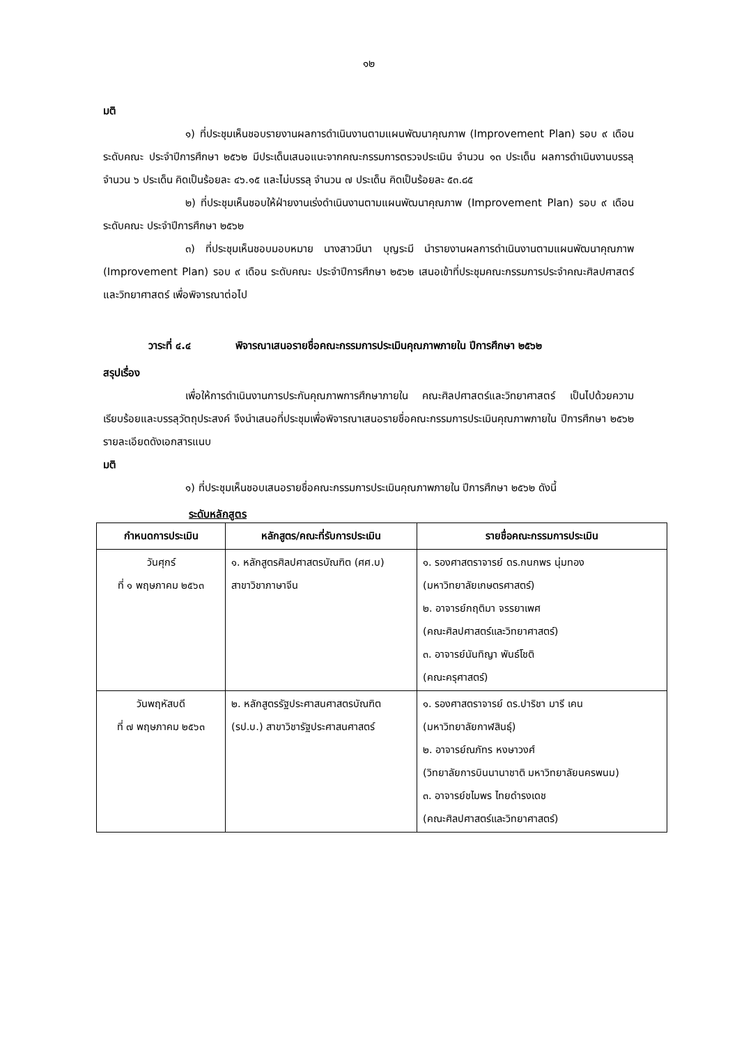๑๒
มติ
๑) ที่ประชุมเห็นชอบรายงานผลการดำเนินงานตามแผนพัฒนาคุณภาพ (Improvement Plan) รอบ ๙ เดือน ระดับคณะ ประจำปีการศึกษา ๒๕๖๒ มีประเด็นเสนอแนะจากคณะกรรมการตรวจประเมิน จำนวน ๑๓ ประเด็น ผลการดำเนินงานบรรลุ จำนวน ๖ ประเด็น คิดเป็นร้อยละ ๔๖.๑๕ และไม่บรรลุ จำนวน ๗ ประเด็น คิดเป็นร้อยละ ๕๓.๘๕
๒) ที่ประชุมเห็นชอบให้ฝ่ายงานเร่งดำเนินงานตามแผนพัฒนาคุณภาพ (Improvement Plan) รอบ ๙ เดือน ระดับคณะ ประจำปีการศึกษา ๒๕๖๒
๓) ที่ประชุมเห็นชอบมอบหมาย นางสาวมีนา บุญระมี นำรายงานผลการดำเนินงานตามแผนพัฒนาคุณภาพ (Improvement Plan) รอบ ๙ เดือน ระดับคณะ ประจำปีการศึกษา ๒๕๖๒ เสนอเข้าที่ประชุมคณะกรรมการประจำคณะศิลปศาสตร์และวิทยาศาสตร์ เพื่อพิจารณาต่อไป
วาระที่ ๔.๔ พิจารณาเสนอรายชื่อคณะกรรมการประเมินคุณภาพภายใน ปีการศึกษา ๒๕๖๒
สรุปเรื่อง
เพื่อให้การดำเนินงานการประกันคุณภาพการศึกษาภายใน คณะศิลปศาสตร์และวิทยาศาสตร์ เป็นไปด้วยความเรียบร้อยและบรรลุวัตถุประสงค์ จึงนำเสนอที่ประชุมเพื่อพิจารณาเสนอรายชื่อคณะกรรมการประเมินคุณภาพภายใน ปีการศึกษา ๒๕๖๒ รายละเอียดดังเอกสารแนบ
มติ
๑) ที่ประชุมเห็นชอบเสนอรายชื่อคณะกรรมการประเมินคุณภาพภายใน ปีการศึกษา ๒๕๖๒ ดังนี้
ระดับหลักสูตร
| กำหนดการประเมิน | หลักสูตร/คณะที่รับการประเมิน | รายชื่อคณะกรรมการประเมิน |
| --- | --- | --- |
| วันศุกร์ ที่ ๑ พฤษภาคม ๒๕๖๓ | ๑. หลักสูตรศิลปศาสตรบัณฑิต (ศศ.บ) สาขาวิชาภาษาจีน | ๑. รองศาสตราจารย์ ดร.กนกพร นุ่มทอง (มหาวิทยาลัยเกษตรศาสตร์) ๒. อาจารย์กฤติมา จรรยาเพศ (คณะศิลปศาสตร์และวิทยาศาสตร์) ๓. อาจารย์นันทิญา พันธ์โชติ (คณะครุศาสตร์) |
| วันพฤหัสบดี ที่ ๗ พฤษภาคม ๒๕๖๓ | ๒. หลักสูตรรัฐประศาสนศาสตรบัณฑิต (รป.บ.) สาขาวิชารัฐประศาสนศาสตร์ | ๑. รองศาสตราจารย์ ดร.ปาริชา มารี เคน (มหาวิทยาลัยกาฬสินธุ์) ๒. อาจารย์ณภัทร หงษาวงศ์ (วิทยาลัยการบินนานาชาติ มหาวิทยาลัยนครพนม) ๓. อาจารย์ชไมพร ไทยดำรงเดช (คณะศิลปศาสตร์และวิทยาศาสตร์) |